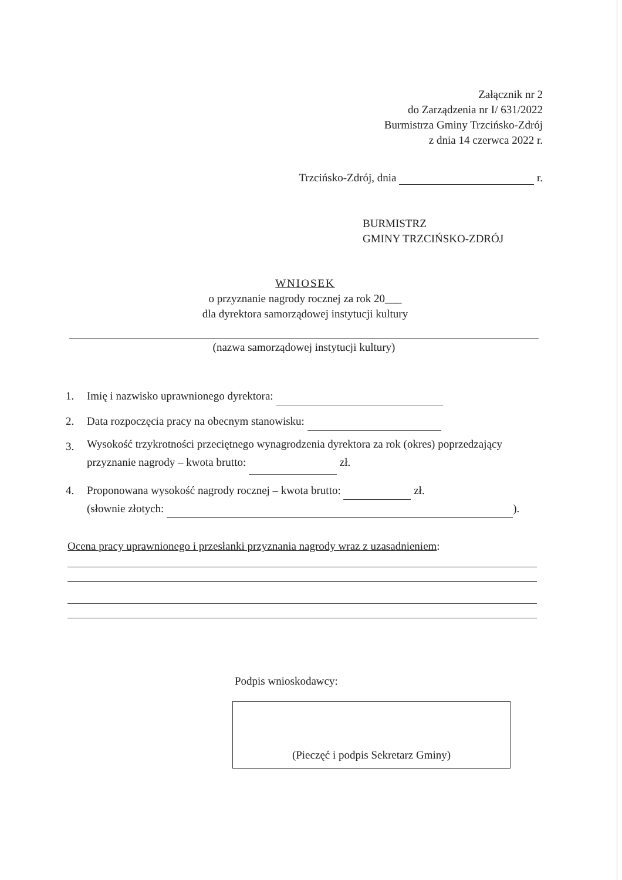Załącznik nr 2
do Zarządzenia nr I/ 631/2022
Burmistrza Gminy Trzcińsko-Zdrój
z dnia 14 czerwca 2022 r.
Trzcińsko-Zdrój, dnia r.
BURMISTRZ
GMINY TRZCIŃSKO-ZDRÓJ
WNIOSEK
o przyznanie nagrody rocznej za rok 20___
dla dyrektora samorządowej instytucji kultury
(nazwa samorządowej instytucji kultury)
1. Imię i nazwisko uprawnionego dyrektora:
2. Data rozpoczęcia pracy na obecnym stanowisku:
3. Wysokość trzykrotności przeciętnego wynagrodzenia dyrektora za rok (okres) poprzedzający
przyznanie nagrody – kwota brutto: zł.
4. Proponowana wysokość nagrody rocznej – kwota brutto: zł.
(słownie złotych: ).
Ocena pracy uprawnionego i przesłanki przyznania nagrody wraz z uzasadnieniem:
Podpis wnioskodawcy:
(Pieczęć i podpis Sekretarz Gminy)